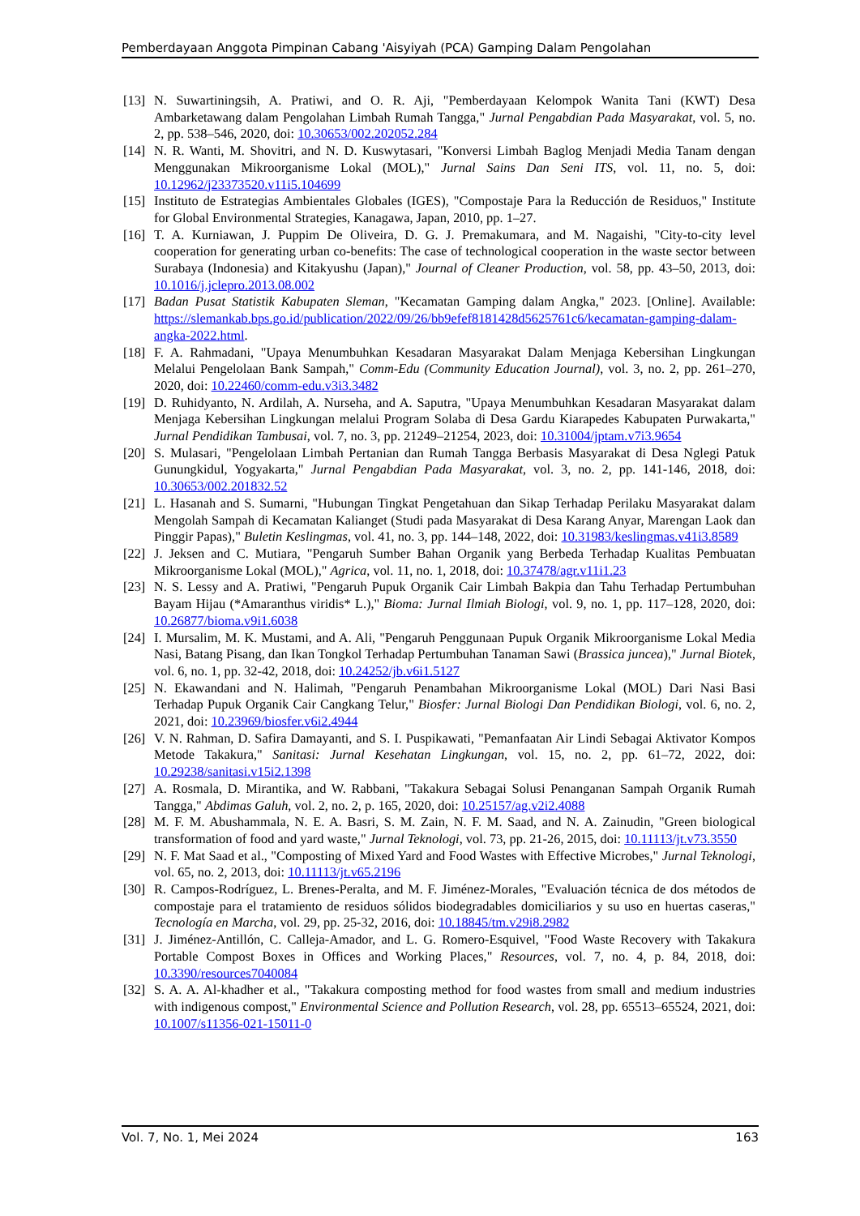Pemberdayaan Anggota Pimpinan Cabang 'Aisyiyah (PCA) Gamping Dalam Pengolahan
[13] N. Suwartiningsih, A. Pratiwi, and O. R. Aji, "Pemberdayaan Kelompok Wanita Tani (KWT) Desa Ambarketawang dalam Pengolahan Limbah Rumah Tangga," Jurnal Pengabdian Pada Masyarakat, vol. 5, no. 2, pp. 538–546, 2020, doi: 10.30653/002.202052.284
[14] N. R. Wanti, M. Shovitri, and N. D. Kuswytasari, "Konversi Limbah Baglog Menjadi Media Tanam dengan Menggunakan Mikroorganisme Lokal (MOL)," Jurnal Sains Dan Seni ITS, vol. 11, no. 5, doi: 10.12962/j23373520.v11i5.104699
[15] Instituto de Estrategias Ambientales Globales (IGES), "Compostaje Para la Reducción de Residuos," Institute for Global Environmental Strategies, Kanagawa, Japan, 2010, pp. 1–27.
[16] T. A. Kurniawan, J. Puppim De Oliveira, D. G. J. Premakumara, and M. Nagaishi, "City-to-city level cooperation for generating urban co-benefits: The case of technological cooperation in the waste sector between Surabaya (Indonesia) and Kitakyushu (Japan)," Journal of Cleaner Production, vol. 58, pp. 43–50, 2013, doi: 10.1016/j.jclepro.2013.08.002
[17] Badan Pusat Statistik Kabupaten Sleman, "Kecamatan Gamping dalam Angka," 2023. [Online]. Available: https://slemankab.bps.go.id/publication/2022/09/26/bb9efef8181428d5625761c6/kecamatan-gamping-dalam-angka-2022.html.
[18] F. A. Rahmadani, "Upaya Menumbuhkan Kesadaran Masyarakat Dalam Menjaga Kebersihan Lingkungan Melalui Pengelolaan Bank Sampah," Comm-Edu (Community Education Journal), vol. 3, no. 2, pp. 261–270, 2020, doi: 10.22460/comm-edu.v3i3.3482
[19] D. Ruhidyanto, N. Ardilah, A. Nurseha, and A. Saputra, "Upaya Menumbuhkan Kesadaran Masyarakat dalam Menjaga Kebersihan Lingkungan melalui Program Solaba di Desa Gardu Kiarapedes Kabupaten Purwakarta," Jurnal Pendidikan Tambusai, vol. 7, no. 3, pp. 21249–21254, 2023, doi: 10.31004/jptam.v7i3.9654
[20] S. Mulasari, "Pengelolaan Limbah Pertanian dan Rumah Tangga Berbasis Masyarakat di Desa Nglegi Patuk Gunungkidul, Yogyakarta," Jurnal Pengabdian Pada Masyarakat, vol. 3, no. 2, pp. 141-146, 2018, doi: 10.30653/002.201832.52
[21] L. Hasanah and S. Sumarni, "Hubungan Tingkat Pengetahuan dan Sikap Terhadap Perilaku Masyarakat dalam Mengolah Sampah di Kecamatan Kalianget (Studi pada Masyarakat di Desa Karang Anyar, Marengan Laok dan Pinggir Papas)," Buletin Keslingmas, vol. 41, no. 3, pp. 144–148, 2022, doi: 10.31983/keslingmas.v41i3.8589
[22] J. Jeksen and C. Mutiara, "Pengaruh Sumber Bahan Organik yang Berbeda Terhadap Kualitas Pembuatan Mikroorganisme Lokal (MOL)," Agrica, vol. 11, no. 1, 2018, doi: 10.37478/agr.v11i1.23
[23] N. S. Lessy and A. Pratiwi, "Pengaruh Pupuk Organik Cair Limbah Bakpia dan Tahu Terhadap Pertumbuhan Bayam Hijau (*Amaranthus viridis* L.)," Bioma: Jurnal Ilmiah Biologi, vol. 9, no. 1, pp. 117–128, 2020, doi: 10.26877/bioma.v9i1.6038
[24] I. Mursalim, M. K. Mustami, and A. Ali, "Pengaruh Penggunaan Pupuk Organik Mikroorganisme Lokal Media Nasi, Batang Pisang, dan Ikan Tongkol Terhadap Pertumbuhan Tanaman Sawi (Brassica juncea)," Jurnal Biotek, vol. 6, no. 1, pp. 32-42, 2018, doi: 10.24252/jb.v6i1.5127
[25] N. Ekawandani and N. Halimah, "Pengaruh Penambahan Mikroorganisme Lokal (MOL) Dari Nasi Basi Terhadap Pupuk Organik Cair Cangkang Telur," Biosfer: Jurnal Biologi Dan Pendidikan Biologi, vol. 6, no. 2, 2021, doi: 10.23969/biosfer.v6i2.4944
[26] V. N. Rahman, D. Safira Damayanti, and S. I. Puspikawati, "Pemanfaatan Air Lindi Sebagai Aktivator Kompos Metode Takakura," Sanitasi: Jurnal Kesehatan Lingkungan, vol. 15, no. 2, pp. 61–72, 2022, doi: 10.29238/sanitasi.v15i2.1398
[27] A. Rosmala, D. Mirantika, and W. Rabbani, "Takakura Sebagai Solusi Penanganan Sampah Organik Rumah Tangga," Abdimas Galuh, vol. 2, no. 2, p. 165, 2020, doi: 10.25157/ag.v2i2.4088
[28] M. F. M. Abushammala, N. E. A. Basri, S. M. Zain, N. F. M. Saad, and N. A. Zainudin, "Green biological transformation of food and yard waste," Jurnal Teknologi, vol. 73, pp. 21-26, 2015, doi: 10.11113/jt.v73.3550
[29] N. F. Mat Saad et al., "Composting of Mixed Yard and Food Wastes with Effective Microbes," Jurnal Teknologi, vol. 65, no. 2, 2013, doi: 10.11113/jt.v65.2196
[30] R. Campos-Rodríguez, L. Brenes-Peralta, and M. F. Jiménez-Morales, "Evaluación técnica de dos métodos de compostaje para el tratamiento de residuos sólidos biodegradables domiciliarios y su uso en huertas caseras," Tecnología en Marcha, vol. 29, pp. 25-32, 2016, doi: 10.18845/tm.v29i8.2982
[31] J. Jiménez-Antillón, C. Calleja-Amador, and L. G. Romero-Esquivel, "Food Waste Recovery with Takakura Portable Compost Boxes in Offices and Working Places," Resources, vol. 7, no. 4, p. 84, 2018, doi: 10.3390/resources7040084
[32] S. A. A. Al-khadher et al., "Takakura composting method for food wastes from small and medium industries with indigenous compost," Environmental Science and Pollution Research, vol. 28, pp. 65513–65524, 2021, doi: 10.1007/s11356-021-15011-0
Vol. 7, No. 1, Mei 2024 163